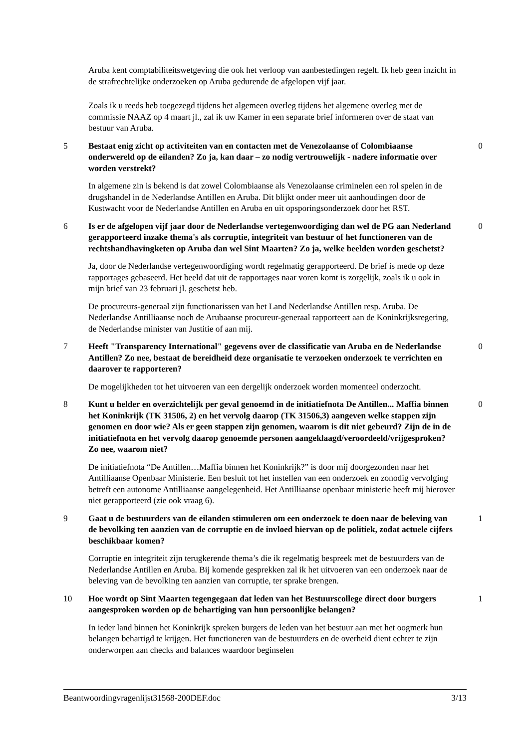Aruba kent comptabiliteitswetgeving die ook het verloop van aanbestedingen regelt. Ik heb geen inzicht in de strafrechtelijke onderzoeken op Aruba gedurende de afgelopen vijf jaar.
Zoals ik u reeds heb toegezegd tijdens het algemeen overleg tijdens het algemene overleg met de commissie NAAZ op 4 maart jl., zal ik uw Kamer in een separate brief informeren over de staat van bestuur van Aruba.
5 Bestaat enig zicht op activiteiten van en contacten met de Venezolaanse of Colombiaanse onderwereld op de eilanden? Zo ja, kan daar – zo nodig vertrouwelijk - nadere informatie over worden verstrekt?
0
In algemene zin is bekend is dat zowel Colombiaanse als Venezolaanse criminelen een rol spelen in de drugshandel in de Nederlandse Antillen en Aruba. Dit blijkt onder meer uit aanhoudingen door de Kustwacht voor de Nederlandse Antillen en Aruba en uit opsporingsonderzoek door het RST.
6 Is er de afgelopen vijf jaar door de Nederlandse vertegenwoordiging dan wel de PG aan Nederland gerapporteerd inzake thema's als corruptie, integriteit van bestuur of het functioneren van de rechtshandhavingketen op Aruba dan wel Sint Maarten? Zo ja, welke beelden worden geschetst?
0
Ja, door de Nederlandse vertegenwoordiging wordt regelmatig gerapporteerd. De brief is mede op deze rapportages gebaseerd. Het beeld dat uit de rapportages naar voren komt is zorgelijk, zoals ik u ook in mijn brief van 23 februari jl. geschetst heb.
De procureurs-generaal zijn functionarissen van het Land Nederlandse Antillen resp. Aruba. De Nederlandse Antilliaanse noch de Arubaanse procureur-generaal rapporteert aan de Koninkrijksregering, de Nederlandse minister van Justitie of aan mij.
7 Heeft "Transparency International" gegevens over de classificatie van Aruba en de Nederlandse Antillen? Zo nee, bestaat de bereidheid deze organisatie te verzoeken onderzoek te verrichten en daarover te rapporteren?
0
De mogelijkheden tot het uitvoeren van een dergelijk onderzoek worden momenteel onderzocht.
8 Kunt u helder en overzichtelijk per geval genoemd in de initiatiefnota De Antillen... Maffia binnen het Koninkrijk (TK 31506, 2) en het vervolg daarop (TK 31506,3) aangeven welke stappen zijn genomen en door wie? Als er geen stappen zijn genomen, waarom is dit niet gebeurd? Zijn de in de initiatiefnota en het vervolg daarop genoemde personen aangeklaagd/veroordeeld/vrijgesproken? Zo nee, waarom niet?
0
De initiatiefnota “De Antillen…Maffia binnen het Koninkrijk?” is door mij doorgezonden naar het Antilliaanse Openbaar Ministerie. Een besluit tot het instellen van een onderzoek en zonodig vervolging betreft een autonome Antilliaanse aangelegenheid. Het Antilliaanse openbaar ministerie heeft mij hierover niet gerapporteerd (zie ook vraag 6).
9 Gaat u de bestuurders van de eilanden stimuleren om een onderzoek te doen naar de beleving van de bevolking ten aanzien van de corruptie en de invloed hiervan op de politiek, zodat actuele cijfers beschikbaar komen?
1
Corruptie en integriteit zijn terugkerende thema’s die ik regelmatig bespreek met de bestuurders van de Nederlandse Antillen en Aruba. Bij komende gesprekken zal ik het uitvoeren van een onderzoek naar de beleving van de bevolking ten aanzien van corruptie, ter sprake brengen.
10 Hoe wordt op Sint Maarten tegengegaan dat leden van het Bestuurscollege direct door burgers aangesproken worden op de behartiging van hun persoonlijke belangen?
1
In ieder land binnen het Koninkrijk spreken burgers de leden van het bestuur aan met het oogmerk hun belangen behartigd te krijgen. Het functioneren van de bestuurders en de overheid dient echter te zijn onderworpen aan checks and balances waardoor beginselen
Beantwoordingvragenlijst31568-200DEF.doc 3/13